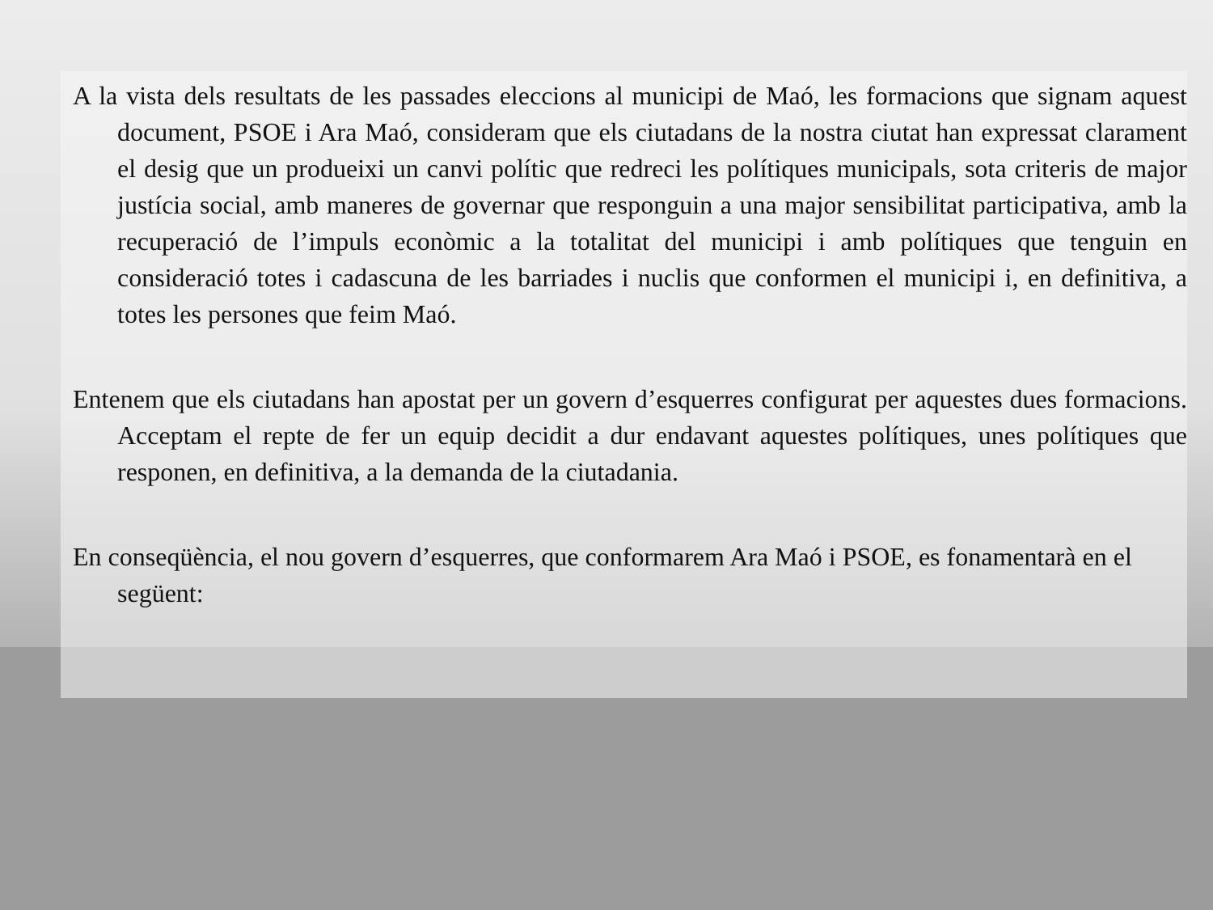A la vista dels resultats de les passades eleccions al municipi de Maó, les formacions que signam aquest document, PSOE i Ara Maó, consideram que els ciutadans de la nostra ciutat han expressat clarament el desig que un produeixi un canvi polític que redreci les polítiques municipals, sota criteris de major justícia social, amb maneres de governar que responguin a una major sensibilitat participativa, amb la recuperació de l’impuls econòmic a la totalitat del municipi i amb polítiques que tenguin en consideració totes i cadascuna de les barriades i nuclis que conformen el municipi i, en definitiva, a totes les persones que feim Maó.
Entenem que els ciutadans han apostat per un govern d’esquerres configurat per aquestes dues formacions. Acceptam el repte de fer un equip decidit a dur endavant aquestes polítiques, unes polítiques que responen, en definitiva, a la demanda de la ciutadania.
En conseqüència, el nou govern d’esquerres, que conformarem Ara Maó i PSOE, es fonamentarà en el següent: